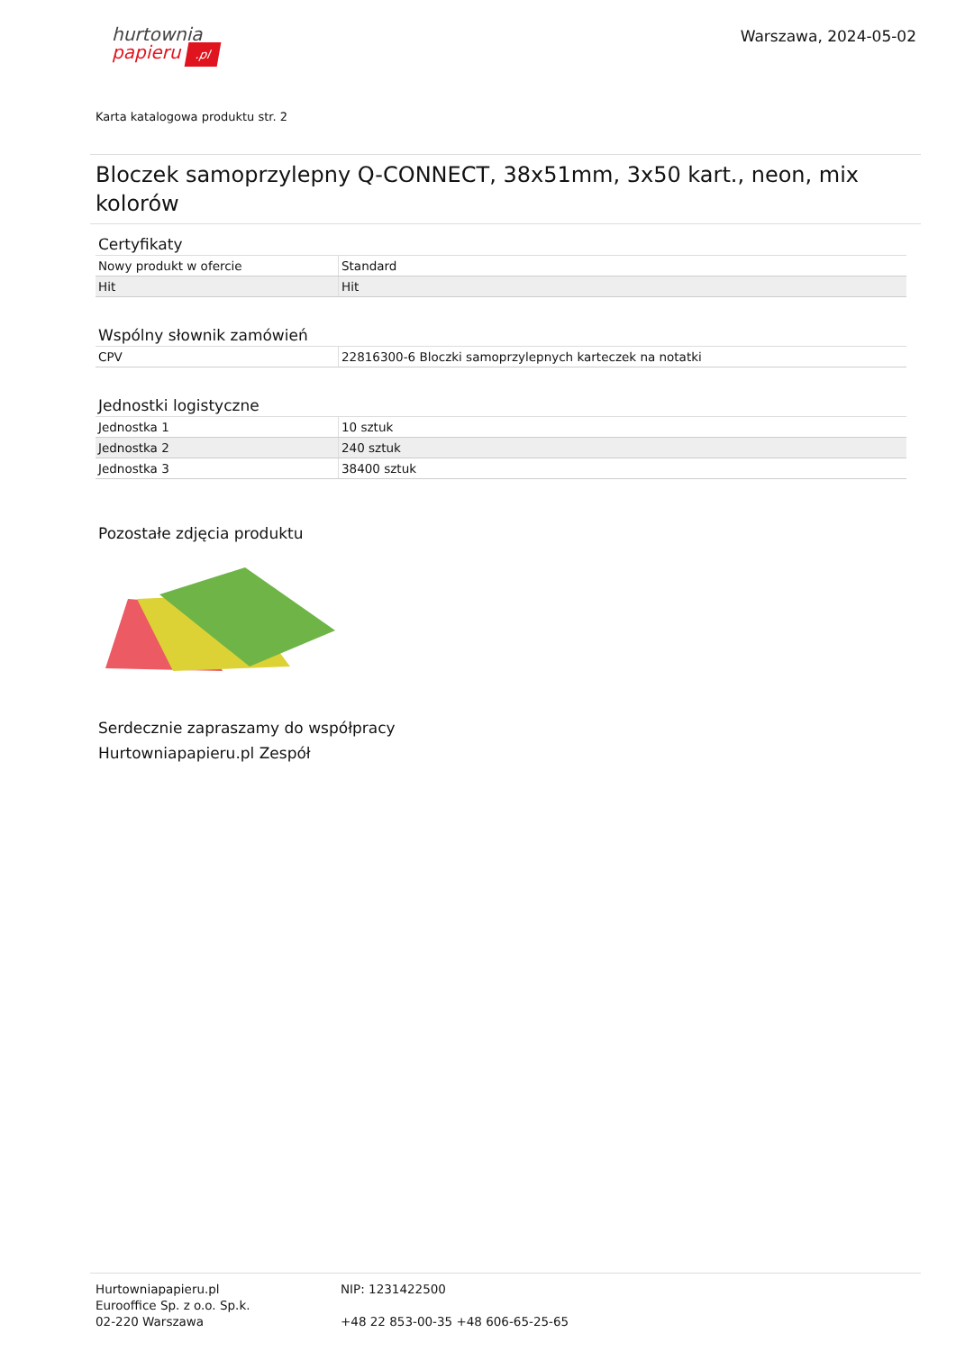hurtownia
papieru .pl
Warszawa, 2024-05-02
Karta katalogowa produktu str. 2
Bloczek samoprzylepny Q-CONNECT, 38x51mm, 3x50 kart., neon, mix kolorów
Certyfikaty
| Nowy produkt w ofercie | Standard |
| Hit | Hit |
Wspólny słownik zamówień
| CPV | 22816300-6 Bloczki samoprzylepnych karteczek na notatki |
Jednostki logistyczne
| Jednostka 1 | 10 sztuk |
| Jednostka 2 | 240 sztuk |
| Jednostka 3 | 38400 sztuk |
Pozostałe zdjęcia produktu
Serdecznie zapraszamy do współpracy
Hurtowniapapieru.pl Zespół
Hurtowniapapieru.pl
Eurooffice Sp. z o.o. Sp.k.
02-220 Warszawa
NIP: 1231422500
+48 22 853-00-35 +48 606-65-25-65